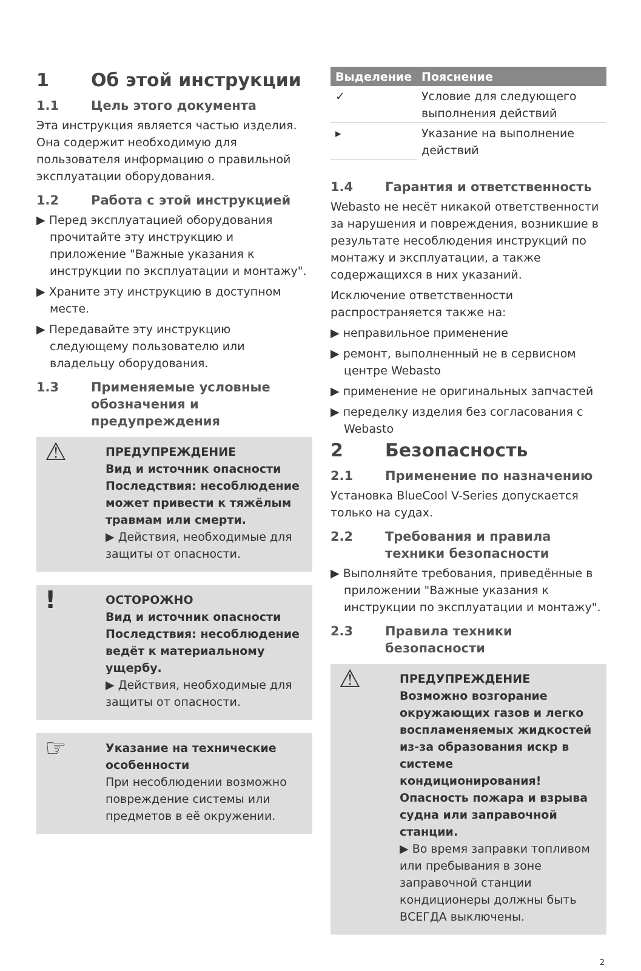1 Об этой инструкции
1.1 Цель этого документа
Эта инструкция является частью изделия. Она содержит необходимую для пользователя информацию о правильной эксплуатации оборудования.
1.2 Работа с этой инструкцией
▶ Перед эксплуатацией оборудования прочитайте эту инструкцию и приложение "Важные указания к инструкции по эксплуатации и монтажу".
▶ Храните эту инструкцию в доступном месте.
▶ Передавайте эту инструкцию следующему пользователю или владельцу оборудования.
1.3 Применяемые условные обозначения и предупреждения
⚠
ПРЕДУПРЕЖДЕНИЕ
Вид и источник опасности
Последствия: несоблюдение может привести к тяжёлым травмам или смерти.
▶ Действия, необходимые для защиты от опасности.
!
ОСТОРОЖНО
Вид и источник опасности
Последствия: несоблюдение ведёт к материальному ущербу.
▶ Действия, необходимые для защиты от опасности.
☞
Указание на технические особенности
При несоблюдении возможно повреждение системы или предметов в её окружении.
| Выделение | Пояснение |
| --- | --- |
| ✓ | Условие для следующего выполнения действий |
| ▸ | Указание на выполнение действий |
1.4 Гарантия и ответственность
Webasto не несёт никакой ответственности за нарушения и повреждения, возникшие в результате несоблюдения инструкций по монтажу и эксплуатации, а также содержащихся в них указаний.
Исключение ответственности распространяется также на:
▶ неправильное применение
▶ ремонт, выполненный не в сервисном центре Webasto
▶ применение не оригинальных запчастей
▶ переделку изделия без согласования с Webasto
2 Безопасность
2.1 Применение по назначению
Установка BlueCool V-Series допускается только на судах.
2.2 Требования и правила техники безопасности
▶ Выполняйте требования, приведённые в приложении "Важные указания к инструкции по эксплуатации и монтажу".
2.3 Правила техники безопасности
⚠
ПРЕДУПРЕЖДЕНИЕ
Возможно возгорание окружающих газов и легко воспламеняемых жидкостей из-за образования искр в системе кондиционирования! Опасность пожара и взрыва судна или заправочной станции.
▶ Во время заправки топливом или пребывания в зоне заправочной станции кондиционеры должны быть ВСЕГДА выключены.
2